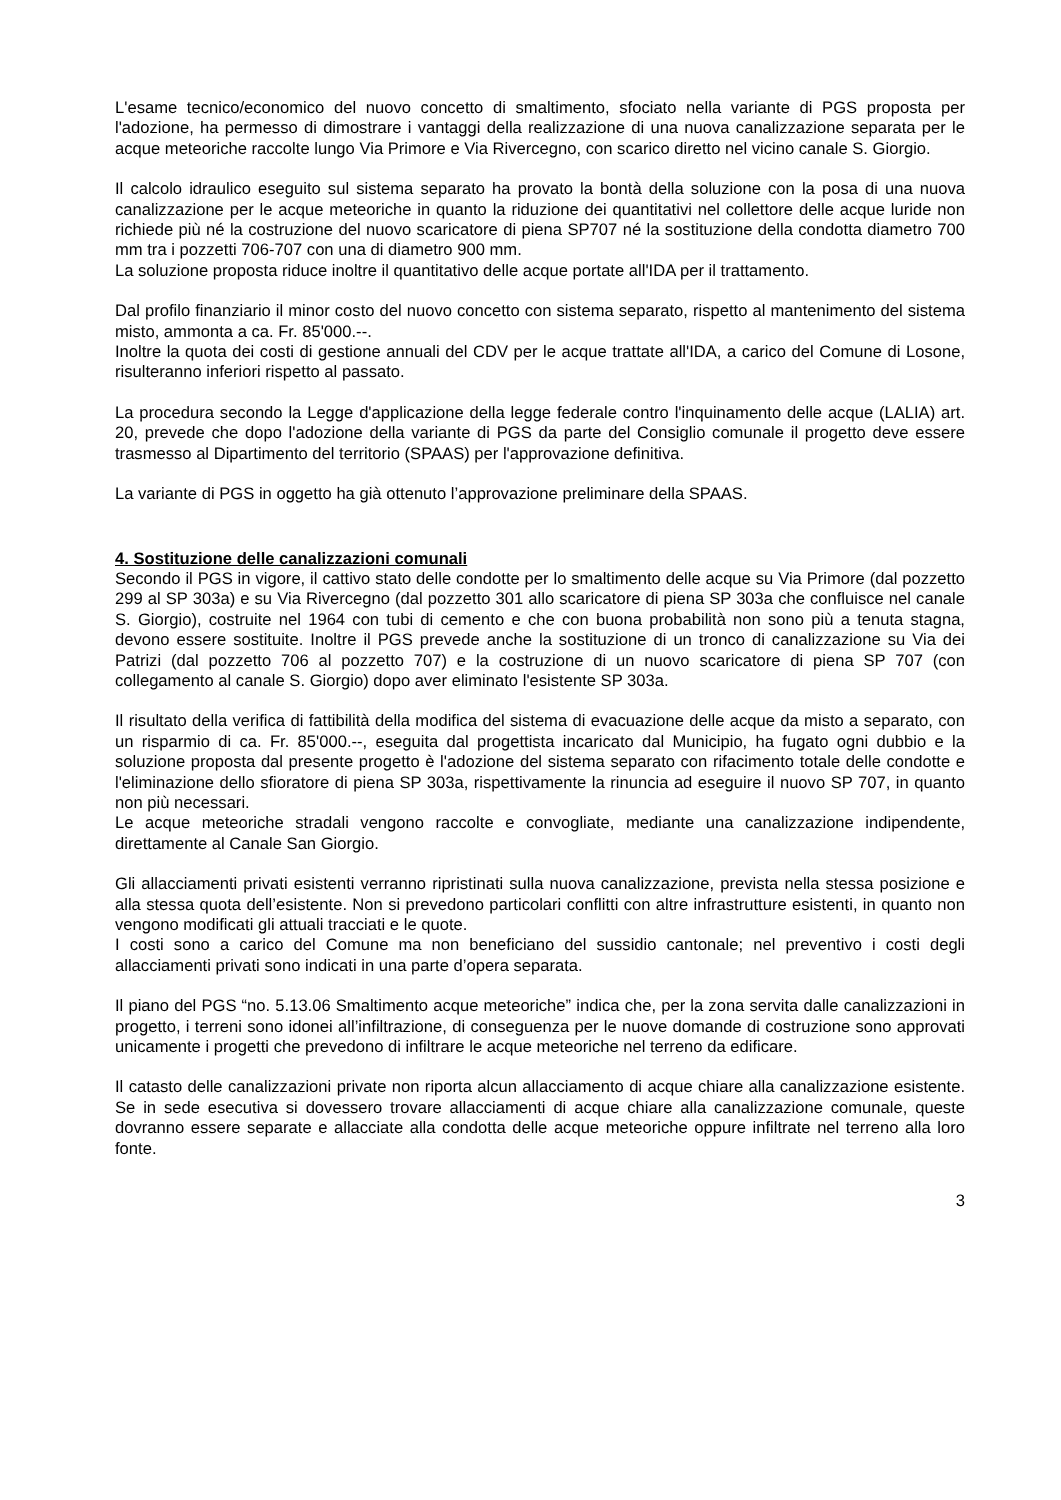L'esame tecnico/economico del nuovo concetto di smaltimento, sfociato nella variante di PGS proposta per l'adozione, ha permesso di dimostrare i vantaggi della realizzazione di una nuova canalizzazione separata per le acque meteoriche raccolte lungo Via Primore e Via Rivercegno, con scarico diretto nel vicino canale S. Giorgio.
Il calcolo idraulico eseguito sul sistema separato ha provato la bontà della soluzione con la posa di una nuova canalizzazione per le acque meteoriche in quanto la riduzione dei quantitativi nel collettore delle acque luride non richiede più né la costruzione del nuovo scaricatore di piena SP707 né la sostituzione della condotta diametro 700 mm tra i pozzetti 706-707 con una di diametro 900 mm.
La soluzione proposta riduce inoltre il quantitativo delle acque portate all'IDA per il trattamento.
Dal profilo finanziario il minor costo del nuovo concetto con sistema separato, rispetto al mantenimento del sistema misto, ammonta a ca. Fr. 85'000.--.
Inoltre la quota dei costi di gestione annuali del CDV per le acque trattate all'IDA, a carico del Comune di Losone, risulteranno inferiori rispetto al passato.
La procedura secondo la Legge d'applicazione della legge federale contro l'inquinamento delle acque (LALIA) art. 20, prevede che dopo l'adozione della variante di PGS da parte del Consiglio comunale il progetto deve essere trasmesso al Dipartimento del territorio (SPAAS) per l'approvazione definitiva.
La variante di PGS in oggetto ha già ottenuto l’approvazione preliminare della SPAAS.
4. Sostituzione delle canalizzazioni comunali
Secondo il PGS in vigore, il cattivo stato delle condotte per lo smaltimento delle acque su Via Primore (dal pozzetto 299 al SP 303a) e su Via Rivercegno (dal pozzetto 301 allo scaricatore di piena SP 303a che confluisce nel canale S. Giorgio), costruite nel 1964 con tubi di cemento e che con buona probabilità non sono più a tenuta stagna, devono essere sostituite. Inoltre il PGS prevede anche la sostituzione di un tronco di canalizzazione su Via dei Patrizi (dal pozzetto 706 al pozzetto 707) e la costruzione di un nuovo scaricatore di piena SP 707 (con collegamento al canale S. Giorgio) dopo aver eliminato l'esistente SP 303a.
Il risultato della verifica di fattibilità della modifica del sistema di evacuazione delle acque da misto a separato, con un risparmio di ca. Fr. 85'000.--, eseguita dal progettista incaricato dal Municipio, ha fugato ogni dubbio e la soluzione proposta dal presente progetto è l'adozione del sistema separato con rifacimento totale delle condotte e l'eliminazione dello sfioratore di piena SP 303a, rispettivamente la rinuncia ad eseguire il nuovo SP 707, in quanto non più necessari.
Le acque meteoriche stradali vengono raccolte e convogliate, mediante una canalizzazione indipendente, direttamente al Canale San Giorgio.
Gli allacciamenti privati esistenti verranno ripristinati sulla nuova canalizzazione, prevista nella stessa posizione e alla stessa quota dell’esistente. Non si prevedono particolari conflitti con altre infrastrutture esistenti, in quanto non vengono modificati gli attuali tracciati e le quote.
I costi sono a carico del Comune ma non beneficiano del sussidio cantonale; nel preventivo i costi degli allacciamenti privati sono indicati in una parte d’opera separata.
Il piano del PGS “no. 5.13.06 Smaltimento acque meteoriche” indica che, per la zona servita dalle canalizzazioni in progetto, i terreni sono idonei all’infiltrazione, di conseguenza per le nuove domande di costruzione sono approvati unicamente i progetti che prevedono di infiltrare le acque meteoriche nel terreno da edificare.
Il catasto delle canalizzazioni private non riporta alcun allacciamento di acque chiare alla canalizzazione esistente. Se in sede esecutiva si dovessero trovare allacciamenti di acque chiare alla canalizzazione comunale, queste dovranno essere separate e allacciate alla condotta delle acque meteoriche oppure infiltrate nel terreno alla loro fonte.
3